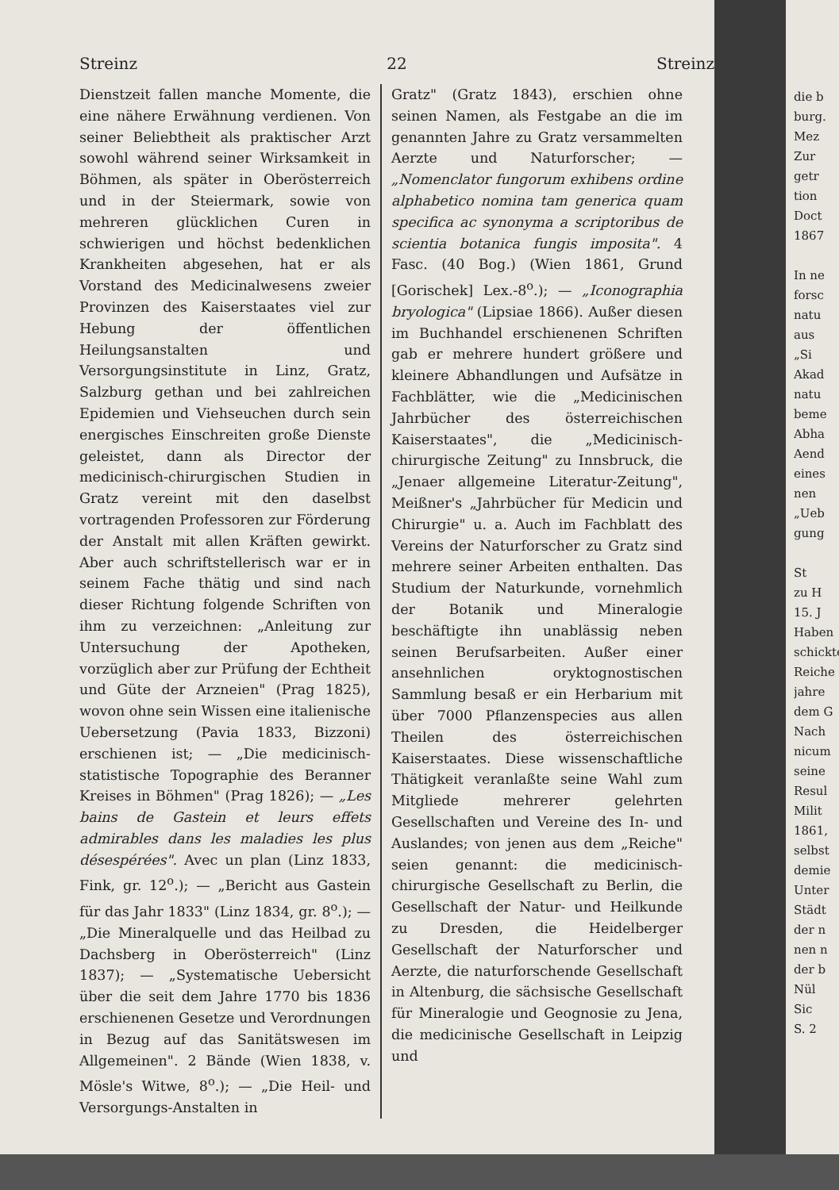Streinz 22 Streinz
Dienstzeit fallen manche Momente, die eine nähere Erwähnung verdienen. Von seiner Beliebtheit als praktischer Arzt sowohl während seiner Wirksamkeit in Böhmen, als später in Oberösterreich und in der Steiermark, sowie von mehreren glücklichen Curen in schwierigen und höchst bedenklichen Krankheiten abgesehen, hat er als Vorstand des Medicinalwesens zweier Provinzen des Kaiserstaates viel zur Hebung der öffentlichen Heilungsanstalten und Versorgungsinstitute in Linz, Gratz, Salzburg gethan und bei zahlreichen Epidemien und Viehseuchen durch sein energisches Einschreiten große Dienste geleistet, dann als Director der medicinisch-chirurgischen Studien in Gratz vereint mit den daselbst vortragenden Professoren zur Förderung der Anstalt mit allen Kräften gewirkt. Aber auch schriftstellerisch war er in seinem Fache thätig und sind nach dieser Richtung folgende Schriften von ihm zu verzeichnen: „Anleitung zur Untersuchung der Apotheken, vorzüglich aber zur Prüfung der Echtheit und Güte der Arzneien" (Prag 1825), wovon ohne sein Wissen eine italienische Uebersetzung (Pavia 1833, Bizzoni) erschienen ist; — „Die medicinisch-statistische Topographie des Beranner Kreises in Böhmen" (Prag 1826); — „Les bains de Gastein et leurs effets admirables dans les maladies les plus désespérées". Avec un plan (Linz 1833, Fink, gr. 12<sup>o</sup>.); — „Bericht aus Gastein für das Jahr 1833" (Linz 1834, gr. 8<sup>o</sup>.); — „Die Mineralquelle und das Heilbad zu Dachsberg in Oberösterreich" (Linz 1837); — „Systematische Uebersicht über die seit dem Jahre 1770 bis 1836 erschienenen Gesetze und Verordnungen in Bezug auf das Sanitätswesen im Allgemeinen". 2 Bände (Wien 1838, v. Mösle's Witwe, 8<sup>o</sup>.); — „Die Heil- und Versorgungs-Anstalten in
Gratz" (Gratz 1843), erschien ohne seinen Namen, als Festgabe an die im genannten Jahre zu Gratz versammelten Aerzte und Naturforscher; — „Nomenclator fungorum exhibens ordine alphabetico nomina tam generica quam specifica ac synonyma a scriptoribus de scientia botanica fungis imposita". 4 Fasc. (40 Bog.) (Wien 1861, Grund [Gorischek] Lex.-8<sup>o</sup>.); — „Iconographia bryologica" (Lipsiae 1866). Außer diesen im Buchhandel erschienenen Schriften gab er mehrere hundert größere und kleinere Abhandlungen und Aufsätze in Fachblätter, wie die „Medicinischen Jahrbücher des österreichischen Kaiserstaates", die „Medicinisch-chirurgische Zeitung" zu Innsbruck, die „Jenaer allgemeine Literatur-Zeitung", Meißner's „Jahrbücher für Medicin und Chirurgie" u. a. Auch im Fachblatt des Vereins der Naturforscher zu Gratz sind mehrere seiner Arbeiten enthalten. Das Studium der Naturkunde, vornehmlich der Botanik und Mineralogie beschäftigte ihn unablässig neben seinen Berufsarbeiten. Außer einer ansehnlichen oryktognostischen Sammlung besaß er ein Herbarium mit über 7000 Pflanzenspecies aus allen Theilen des österreichischen Kaiserstaates. Diese wissenschaftliche Thätigkeit veranlaßte seine Wahl zum Mitgliede mehrerer gelehrten Gesellschaften und Vereine des In- und Auslandes; von jenen aus dem „Reiche" seien genannt: die medicinisch-chirurgische Gesellschaft zu Berlin, die Gesellschaft der Natur- und Heilkunde zu Dresden, die Heidelberger Gesellschaft der Naturforscher und Aerzte, die naturforschende Gesellschaft in Altenburg, die sächsische Gesellschaft für Mineralogie und Geognosie zu Jena, die medicinische Gesellschaft in Leipzig und
die b
burg.
Mez
Zur
getr
tion
Doct
1867
In ne
forsc
natu
aus
„Si
Akad
natu
beme
Abha
Aend
eines
nen
„Ueb
gung
St
zu H
15. J
Haben
schickte
Reiche
jahre
dem G
Nach
nicum
seine
Resul
Milit
1861,
selbst
demie
Unter
Städt
der n
nen n
der b
Nül
Sic
S. 2